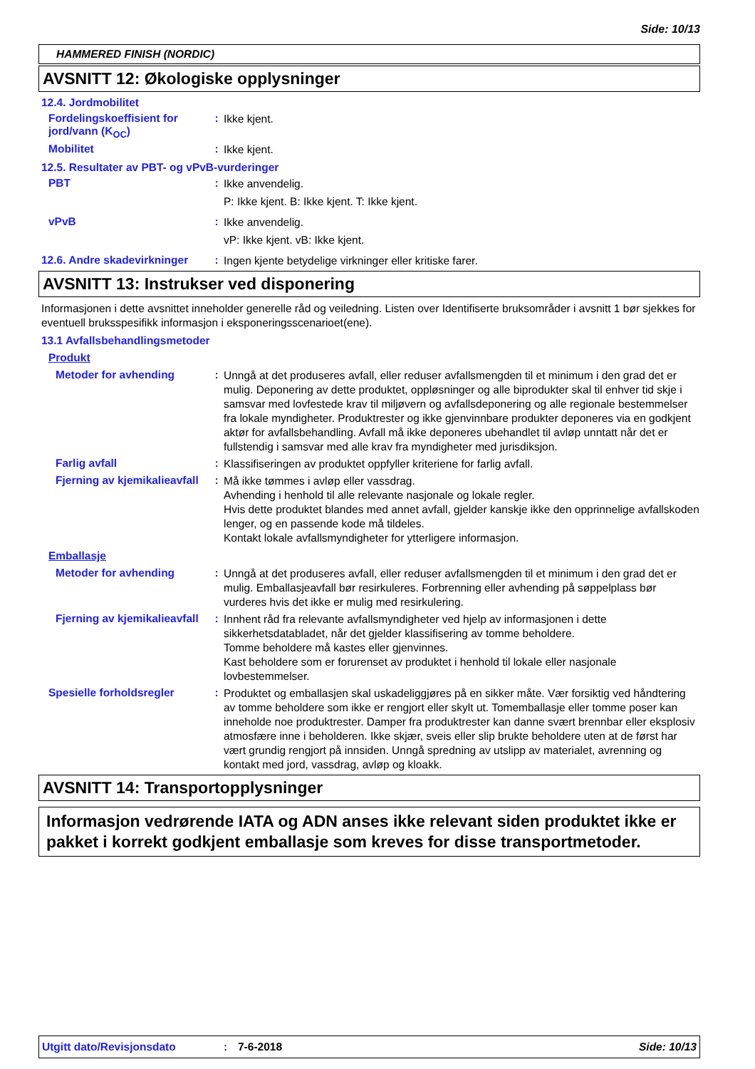Side: 10/13
HAMMERED FINISH (NORDIC)
AVSNITT 12: Økologiske opplysninger
12.4. Jordmobilitet
Fordelingskoeffisient for jord/vann (K<sub>OC</sub>)
:
Ikke kjent.
Mobilitet :
Ikke kjent.
12.5. Resultater av PBT- og vPvB-vurderinger
PBT :
Ikke anvendelig.
P: Ikke kjent. B: Ikke kjent. T: Ikke kjent.
vPvB :
Ikke anvendelig.
vP: Ikke kjent. vB: Ikke kjent.
12.6. Andre skadevirkninger
:
Ingen kjente betydelige virkninger eller kritiske farer.
AVSNITT 13: Instrukser ved disponering
Informasjonen i dette avsnittet inneholder generelle råd og veiledning. Listen over Identifiserte bruksområder i avsnitt 1 bør sjekkes for eventuell bruksspesifikk informasjon i eksponeringsscenarioet(ene).
13.1 Avfallsbehandlingsmetoder
Produkt
Metoder for avhending :
Unngå at det produseres avfall, eller reduser avfallsmengden til et minimum i den grad det er mulig. Deponering av dette produktet, oppløsninger og alle biprodukter skal til enhver tid skje i samsvar med lovfestede krav til miljøvern og avfallsdeponering og alle regionale bestemmelser fra lokale myndigheter. Produktrester og ikke gjenvinnbare produkter deponeres via en godkjent aktør for avfallsbehandling. Avfall må ikke deponeres ubehandlet til avløp unntatt når det er fullstendig i samsvar med alle krav fra myndigheter med jurisdiksjon.
Farlig avfall :
Klassifiseringen av produktet oppfyller kriteriene for farlig avfall.
Fjerning av kjemikalieavfall
:
Må ikke tømmes i avløp eller vassdrag.
Avhending i henhold til alle relevante nasjonale og lokale regler.
Hvis dette produktet blandes med annet avfall, gjelder kanskje ikke den opprinnelige avfallskoden lenger, og en passende kode må tildeles.
Kontakt lokale avfallsmyndigheter for ytterligere informasjon.
Emballasje
Metoder for avhending :
Unngå at det produseres avfall, eller reduser avfallsmengden til et minimum i den grad det er mulig. Emballasjeavfall bør resirkuleres. Forbrenning eller avhending på søppelplass bør vurderes hvis det ikke er mulig med resirkulering.
Fjerning av kjemikalieavfall
:
Innhent råd fra relevante avfallsmyndigheter ved hjelp av informasjonen i dette sikkerhetsdatabladet, når det gjelder klassifisering av tomme beholdere.
Tomme beholdere må kastes eller gjenvinnes.
Kast beholdere som er forurenset av produktet i henhold til lokale eller nasjonale lovbestemmelser.
Spesielle forholdsregler :
Produktet og emballasjen skal uskadeliggjøres på en sikker måte. Vær forsiktig ved håndtering av tomme beholdere som ikke er rengjort eller skylt ut. Tomemballasje eller tomme poser kan inneholde noe produktrester. Damper fra produktrester kan danne svært brennbar eller eksplosiv atmosfære inne i beholderen. Ikke skjær, sveis eller slip brukte beholdere uten at de først har vært grundig rengjort på innsiden. Unngå spredning av utslipp av materialet, avrenning og kontakt med jord, vassdrag, avløp og kloakk.
AVSNITT 14: Transportopplysninger
Informasjon vedrørende IATA og ADN anses ikke relevant siden produktet ikke er pakket i korrekt godkjent emballasje som kreves for disse transportmetoder.
Utgitt dato/Revisjonsdato: 7-6-2018 Side: 10/13